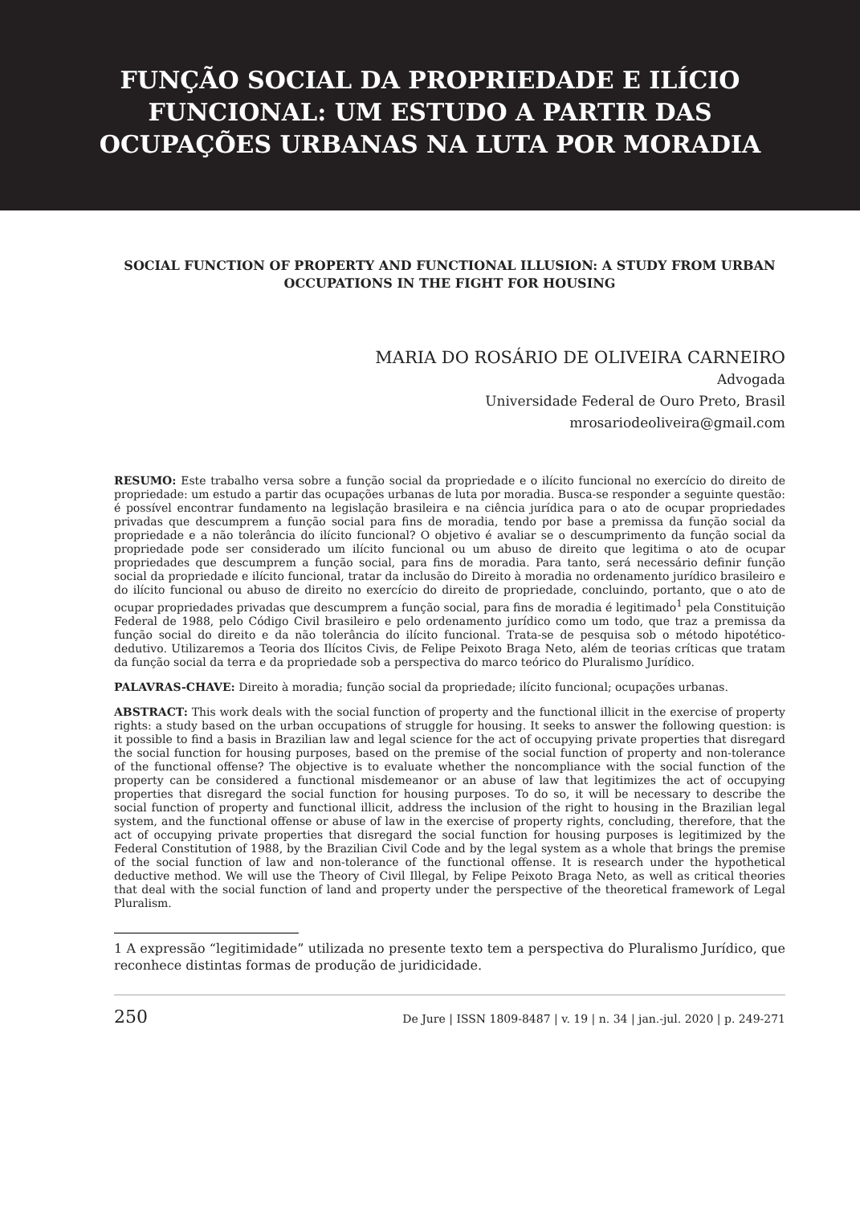FUNÇÃO SOCIAL DA PROPRIEDADE E ILÍCIO
FUNCIONAL: UM ESTUDO A PARTIR DAS
OCUPAÇÕES URBANAS NA LUTA POR MORADIA
SOCIAL FUNCTION OF PROPERTY AND FUNCTIONAL ILLUSION: A STUDY FROM URBAN OCCUPATIONS IN THE FIGHT FOR HOUSING
MARIA DO ROSÁRIO DE OLIVEIRA CARNEIRO
Advogada
Universidade Federal de Ouro Preto, Brasil
mrosariodeoliveira@gmail.com
RESUMO: Este trabalho versa sobre a função social da propriedade e o ilícito funcional no exercício do direito de propriedade: um estudo a partir das ocupações urbanas de luta por moradia. Busca-se responder a seguinte questão: é possível encontrar fundamento na legislação brasileira e na ciência jurídica para o ato de ocupar propriedades privadas que descumprem a função social para fins de moradia, tendo por base a premissa da função social da propriedade e a não tolerância do ilícito funcional? O objetivo é avaliar se o descumprimento da função social da propriedade pode ser considerado um ilícito funcional ou um abuso de direito que legitima o ato de ocupar propriedades que descumprem a função social, para fins de moradia. Para tanto, será necessário definir função social da propriedade e ilícito funcional, tratar da inclusão do Direito à moradia no ordenamento jurídico brasileiro e do ilícito funcional ou abuso de direito no exercício do direito de propriedade, concluindo, portanto, que o ato de ocupar propriedades privadas que descumprem a função social, para fins de moradia é legitimado<sup>1</sup> pela Constituição Federal de 1988, pelo Código Civil brasileiro e pelo ordenamento jurídico como um todo, que traz a premissa da função social do direito e da não tolerância do ilícito funcional. Trata-se de pesquisa sob o método hipotético-dedutivo. Utilizaremos a Teoria dos Ilícitos Civis, de Felipe Peixoto Braga Neto, além de teorias críticas que tratam da função social da terra e da propriedade sob a perspectiva do marco teórico do Pluralismo Jurídico.
PALAVRAS-CHAVE: Direito à moradia; função social da propriedade; ilícito funcional; ocupações urbanas.
ABSTRACT: This work deals with the social function of property and the functional illicit in the exercise of property rights: a study based on the urban occupations of struggle for housing. It seeks to answer the following question: is it possible to find a basis in Brazilian law and legal science for the act of occupying private properties that disregard the social function for housing purposes, based on the premise of the social function of property and non-tolerance of the functional offense? The objective is to evaluate whether the noncompliance with the social function of the property can be considered a functional misdemeanor or an abuse of law that legitimizes the act of occupying properties that disregard the social function for housing purposes. To do so, it will be necessary to describe the social function of property and functional illicit, address the inclusion of the right to housing in the Brazilian legal system, and the functional offense or abuse of law in the exercise of property rights, concluding, therefore, that the act of occupying private properties that disregard the social function for housing purposes is legitimized by the Federal Constitution of 1988, by the Brazilian Civil Code and by the legal system as a whole that brings the premise of the social function of law and non-tolerance of the functional offense. It is research under the hypothetical deductive method. We will use the Theory of Civil Illegal, by Felipe Peixoto Braga Neto, as well as critical theories that deal with the social function of land and property under the perspective of the theoretical framework of Legal Pluralism.
1 A expressão “legitimidade” utilizada no presente texto tem a perspectiva do Pluralismo Jurídico, que reconhece distintas formas de produção de juridicidade.
250 De Jure | ISSN 1809-8487 | v. 19 | n. 34 | jan.-jul. 2020 | p. 249-271